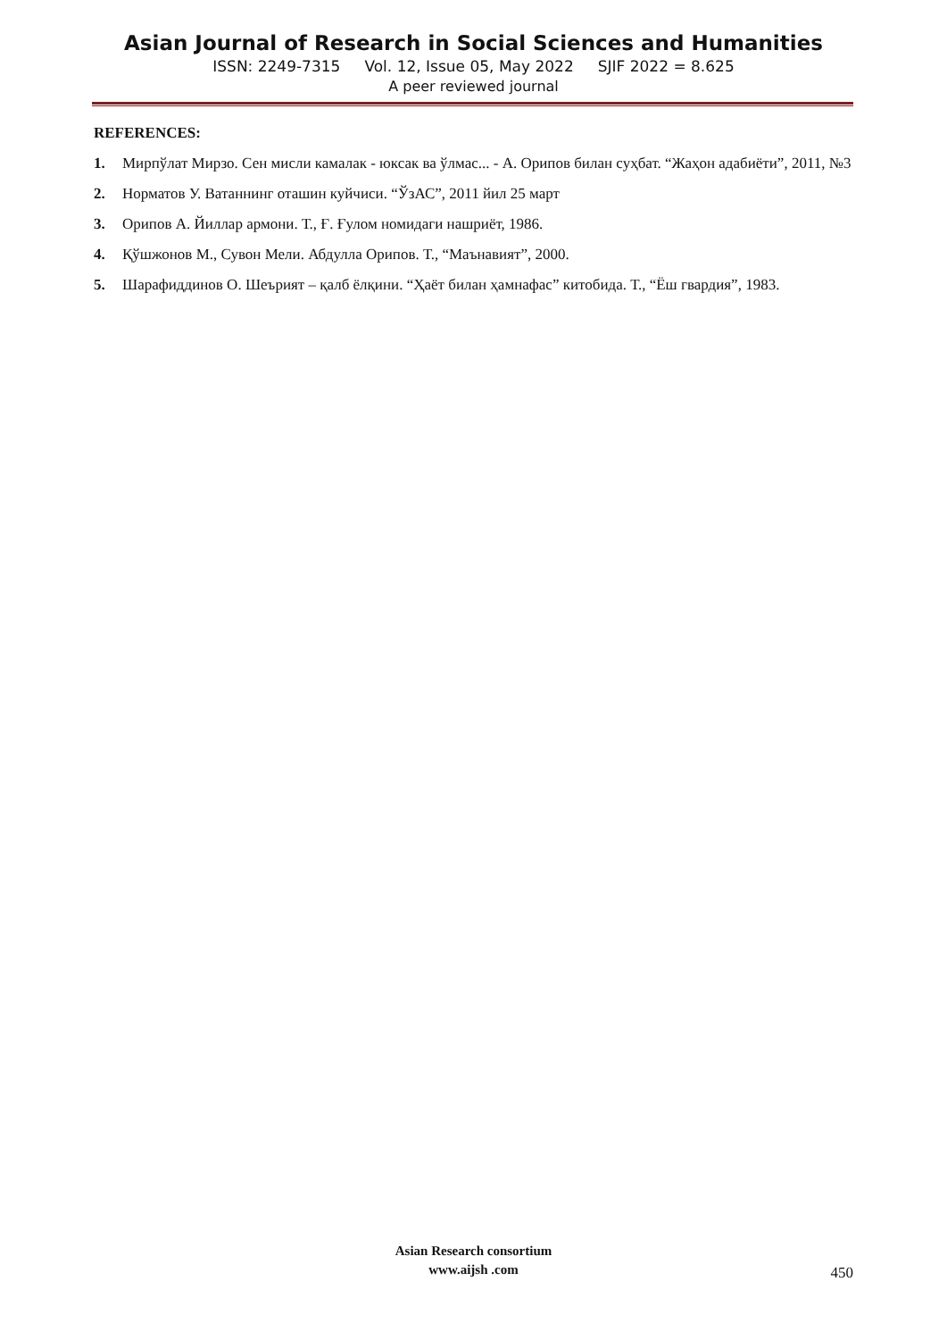Asian Journal of Research in Social Sciences and Humanities
ISSN: 2249-7315 Vol. 12, Issue 05, May 2022 SJIF 2022 = 8.625
A peer reviewed journal
REFERENCES:
1. Мирпўлат Мирзо. Сен мисли камалак - юксак ва ўлмас... - А. Орипов билан суҳбат. “Жаҳон адабиёти”, 2011, №3
2. Норматов У. Ватаннинг оташин куйчиси. “ЎзАС”, 2011 йил 25 март
3. Орипов А. Йиллар армони. Т., Ғ. Ғулом номидаги нашриёт, 1986.
4. Қўшжонов М., Сувон Мели. Абдулла Орипов. Т., “Маънавият”, 2000.
5. Шарафиддинов О. Шеърият – қалб ёлқини. “Ҳаёт билан ҳамнафас” китобида. Т., “Ёш гвардия”, 1983.
Asian Research consortium
www.aijsh .com
450